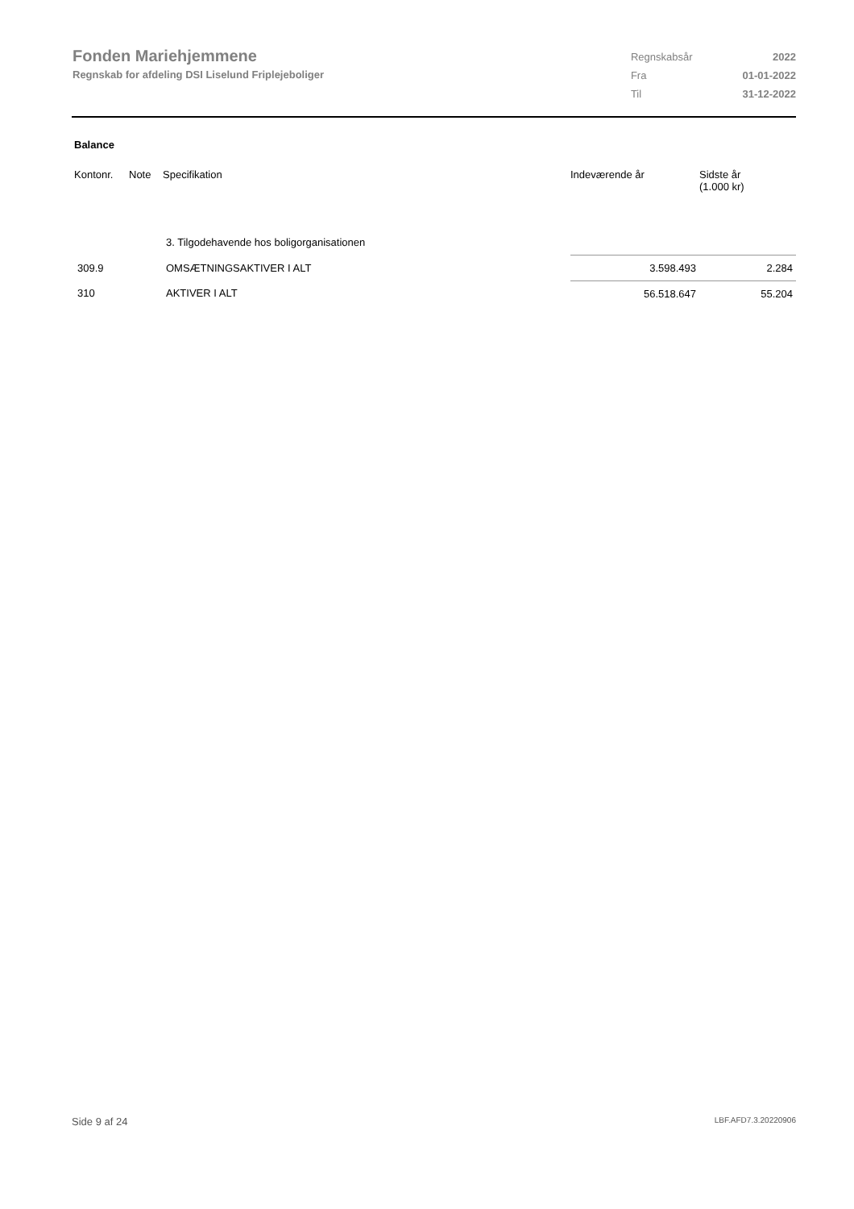Fonden Mariehjemmene
Regnskab for afdeling DSI Liselund Friplejeboliger
| Regnskabsår | 2022 |
| Fra | 01-01-2022 |
| Til | 31-12-2022 |
Balance
| Kontonr. | Note | Specifikation | Indeværende år | Sidste år (1.000 kr) |
| --- | --- | --- | --- | --- |
| | | 3. Tilgodehavende hos boligorganisationen | | |
| 309.9 | | OMSÆTNINGSAKTIVER I ALT | 3.598.493 | 2.284 |
| 310 | | AKTIVER I ALT | 56.518.647 | 55.204 |
Side 9 af 24 LBF.AFD7.3.20220906